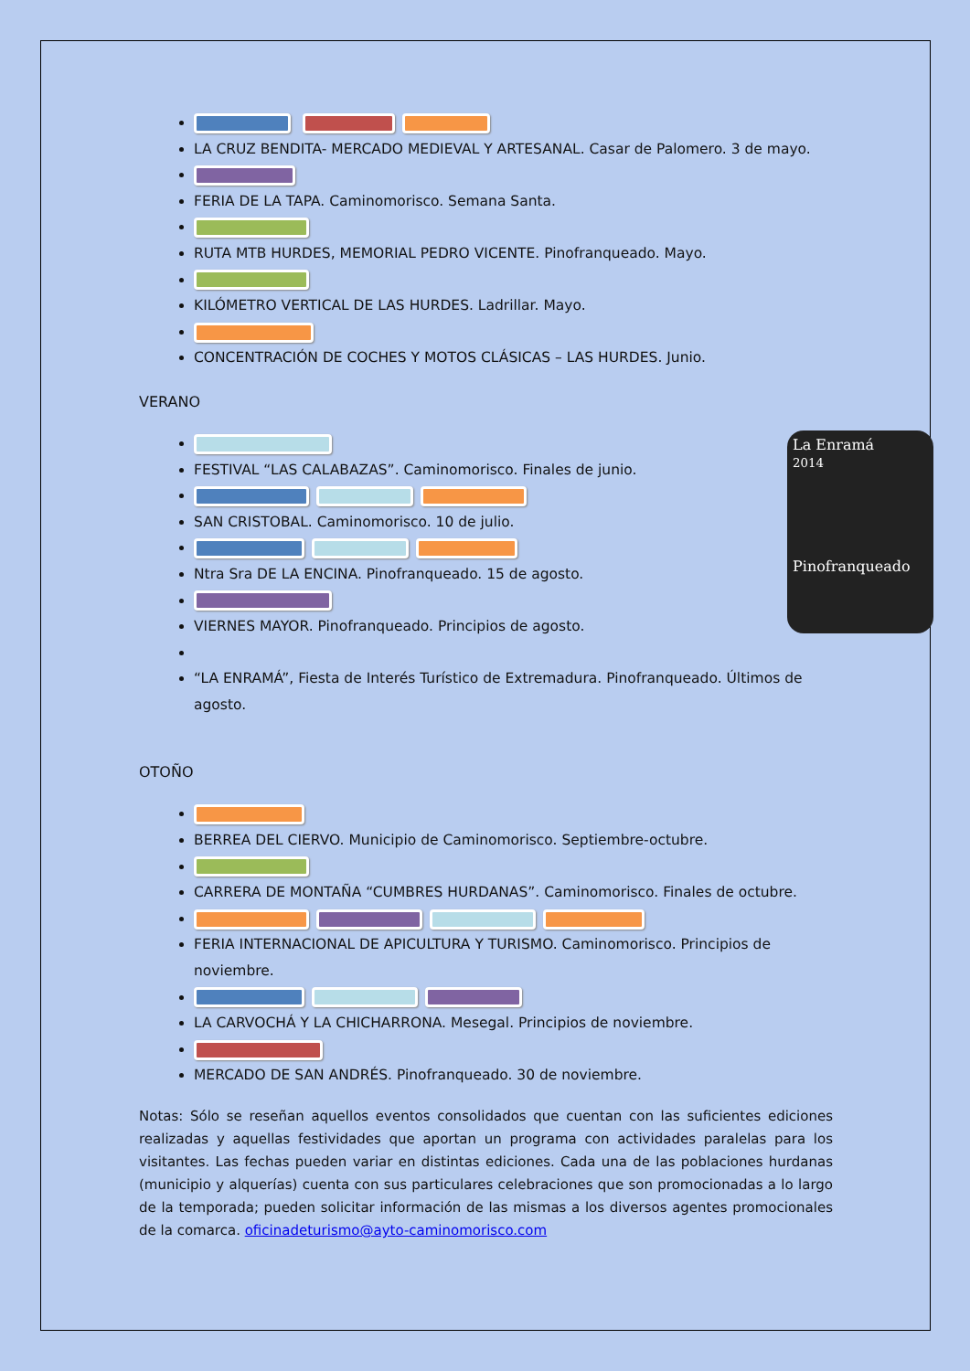LA CRUZ BENDITA- MERCADO MEDIEVAL Y ARTESANAL. Casar de Palomero. 3 de mayo.
FERIA DE LA TAPA. Caminomorisco. Semana Santa.
RUTA MTB HURDES, MEMORIAL PEDRO VICENTE. Pinofranqueado. Mayo.
KILÓMETRO VERTICAL DE LAS HURDES. Ladrillar. Mayo.
CONCENTRACIÓN DE COCHES Y MOTOS CLÁSICAS – LAS HURDES. Junio.
VERANO
La Enramá
2014
Pinofranqueado
FESTIVAL “LAS CALABAZAS”. Caminomorisco. Finales de junio.
SAN CRISTOBAL. Caminomorisco. 10 de julio.
Ntra Sra DE LA ENCINA. Pinofranqueado. 15 de agosto.
VIERNES MAYOR. Pinofranqueado. Principios de agosto.
“LA ENRAMÁ”, Fiesta de Interés Turístico de Extremadura. Pinofranqueado. Últimos de agosto.
OTOÑO
BERREA DEL CIERVO. Municipio de Caminomorisco. Septiembre-octubre.
CARRERA DE MONTAÑA “CUMBRES HURDANAS”. Caminomorisco. Finales de octubre.
FERIA INTERNACIONAL DE APICULTURA Y TURISMO. Caminomorisco. Principios de noviembre.
LA CARVOCHÁ Y LA CHICHARRONA. Mesegal. Principios de noviembre.
MERCADO DE SAN ANDRÉS. Pinofranqueado. 30 de noviembre.
Notas: Sólo se reseñan aquellos eventos consolidados que cuentan con las suficientes ediciones realizadas y aquellas festividades que aportan un programa con actividades paralelas para los visitantes. Las fechas pueden variar en distintas ediciones. Cada una de las poblaciones hurdanas (municipio y alquerías) cuenta con sus particulares celebraciones que son promocionadas a lo largo de la temporada; pueden solicitar información de las mismas a los diversos agentes promocionales de la comarca. oficinadeturismo@ayto-caminomorisco.com